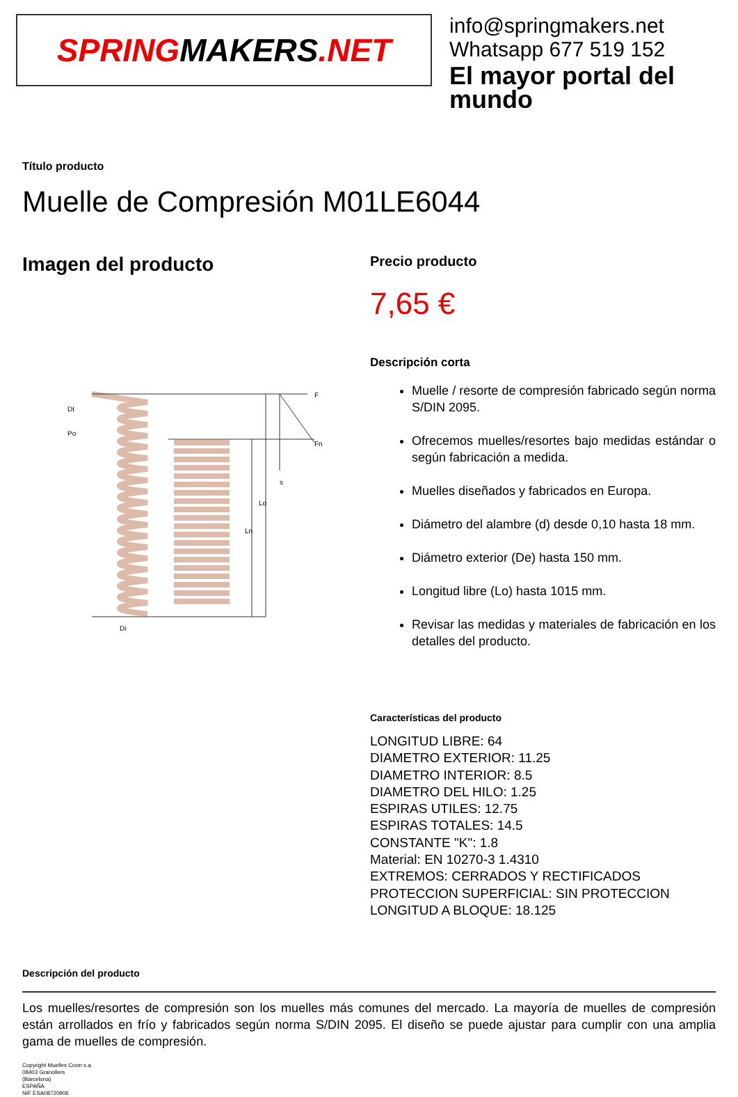SPRING MAKERS.NET
info@springmakers.net
Whatsapp 677 519 152
El mayor portal del mundo
Título producto
Muelle de Compresión M01LE6044
Imagen del producto
Dt
Po
Lo
Ln
Di
F
Fn
s
Precio producto
7,65 €
Descripción corta
Muelle / resorte de compresión fabricado según norma S/DIN 2095.
Ofrecemos muelles/resortes bajo medidas estándar o según fabricación a medida.
Muelles diseñados y fabricados en Europa.
Diámetro del alambre (d) desde 0,10 hasta 18 mm.
Diámetro exterior (De) hasta 150 mm.
Longitud libre (Lo) hasta 1015 mm.
Revisar las medidas y materiales de fabricación en los detalles del producto.
Características del producto
LONGITUD LIBRE: 64
DIAMETRO EXTERIOR: 11.25
DIAMETRO INTERIOR: 8.5
DIAMETRO DEL HILO: 1.25
ESPIRAS UTILES: 12.75
ESPIRAS TOTALES: 14.5
CONSTANTE "K": 1.8
Material: EN 10270-3 1.4310
EXTREMOS: CERRADOS Y RECTIFICADOS
PROTECCION SUPERFICIAL: SIN PROTECCION
LONGITUD A BLOQUE: 18.125
Descripción del producto
Los muelles/resortes de compresión son los muelles más comunes del mercado. La mayoría de muelles de compresión están arrollados en frío y fabricados según norma S/DIN 2095. El diseño se puede ajustar para cumplir con una amplia gama de muelles de compresión.
Copyright Muelles Crom s.a.
08403 Granollers
(Barcelona)
ESPAÑA
NIF ESA08720906